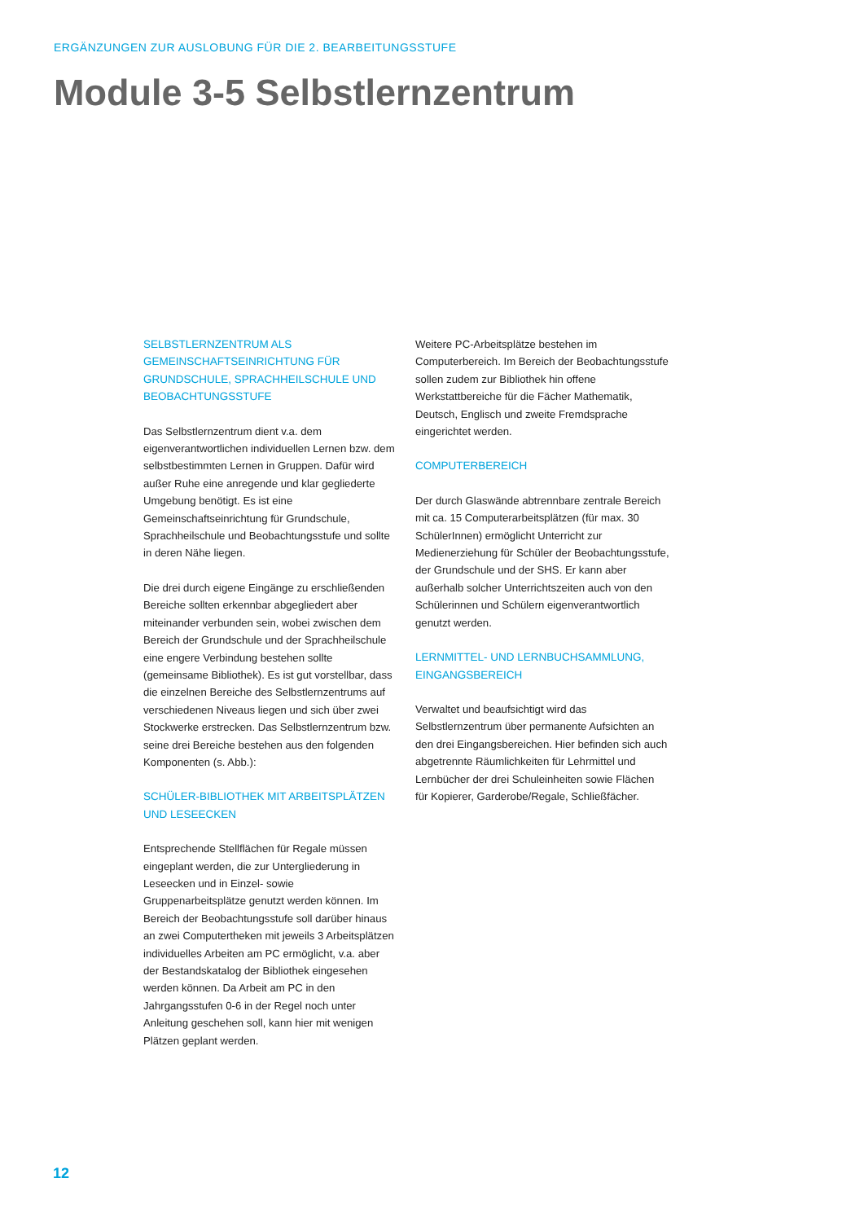ERGÄNZUNGEN ZUR AUSLOBUNG FÜR DIE 2. BEARBEITUNGSSTUFE
Module 3-5 Selbstlernzentrum
SELBSTLERNZENTRUM ALS GEMEINSCHAFTSEINRICHTUNG FÜR GRUNDSCHULE, SPRACHHEILSCHULE UND BEOBACHTUNGSSTUFE
Das Selbstlernzentrum dient v.a. dem eigenverantwortlichen individuellen Lernen bzw. dem selbstbestimmten Lernen in Gruppen. Dafür wird außer Ruhe eine anregende und klar gegliederte Umgebung benötigt. Es ist eine Gemeinschaftseinrichtung für Grundschule, Sprachheilschule und Beobachtungsstufe und sollte in deren Nähe liegen.
Die drei durch eigene Eingänge zu erschließenden Bereiche sollten erkennbar abgegliedert aber miteinander verbunden sein, wobei zwischen dem Bereich der Grundschule und der Sprachheilschule eine engere Verbindung bestehen sollte (gemeinsame Bibliothek). Es ist gut vorstellbar, dass die einzelnen Bereiche des Selbstlernzentrums auf verschiedenen Niveaus liegen und sich über zwei Stockwerke erstrecken. Das Selbstlernzentrum bzw. seine drei Bereiche bestehen aus den folgenden Komponenten (s. Abb.):
SCHÜLER-BIBLIOTHEK MIT ARBEITSPLÄTZEN UND LESEECKEN
Entsprechende Stellflächen für Regale müssen eingeplant werden, die zur Untergliederung in Leseecken und in Einzel- sowie Gruppenarbeitsplätze genutzt werden können. Im Bereich der Beobachtungsstufe soll darüber hinaus an zwei Computertheken mit jeweils 3 Arbeitsplätzen individuelles Arbeiten am PC ermöglicht, v.a. aber der Bestandskatalog der Bibliothek eingesehen werden können. Da Arbeit am PC in den Jahrgangsstufen 0-6 in der Regel noch unter Anleitung geschehen soll, kann hier mit wenigen Plätzen geplant werden.
Weitere PC-Arbeitsplätze bestehen im Computerbereich. Im Bereich der Beobachtungsstufe sollen zudem zur Bibliothek hin offene Werkstattbereiche für die Fächer Mathematik, Deutsch, Englisch und zweite Fremdsprache eingerichtet werden.
COMPUTERBEREICH
Der durch Glaswände abtrennbare zentrale Bereich mit ca. 15 Computerarbeitsplätzen (für max. 30 SchülerInnen) ermöglicht Unterricht zur Medienerziehung für Schüler der Beobachtungsstufe, der Grundschule und der SHS. Er kann aber außerhalb solcher Unterrichtszeiten auch von den Schülerinnen und Schülern eigenverantwortlich genutzt werden.
LERNMITTEL- UND LERNBUCHSAMMLUNG, EINGANGSBEREICH
Verwaltet und beaufsichtigt wird das Selbstlernzentrum über permanente Aufsichten an den drei Eingangsbereichen. Hier befinden sich auch abgetrennte Räumlichkeiten für Lehrmittel und Lernbücher der drei Schuleinheiten sowie Flächen für Kopierer, Garderobe/Regale, Schließfächer.
12